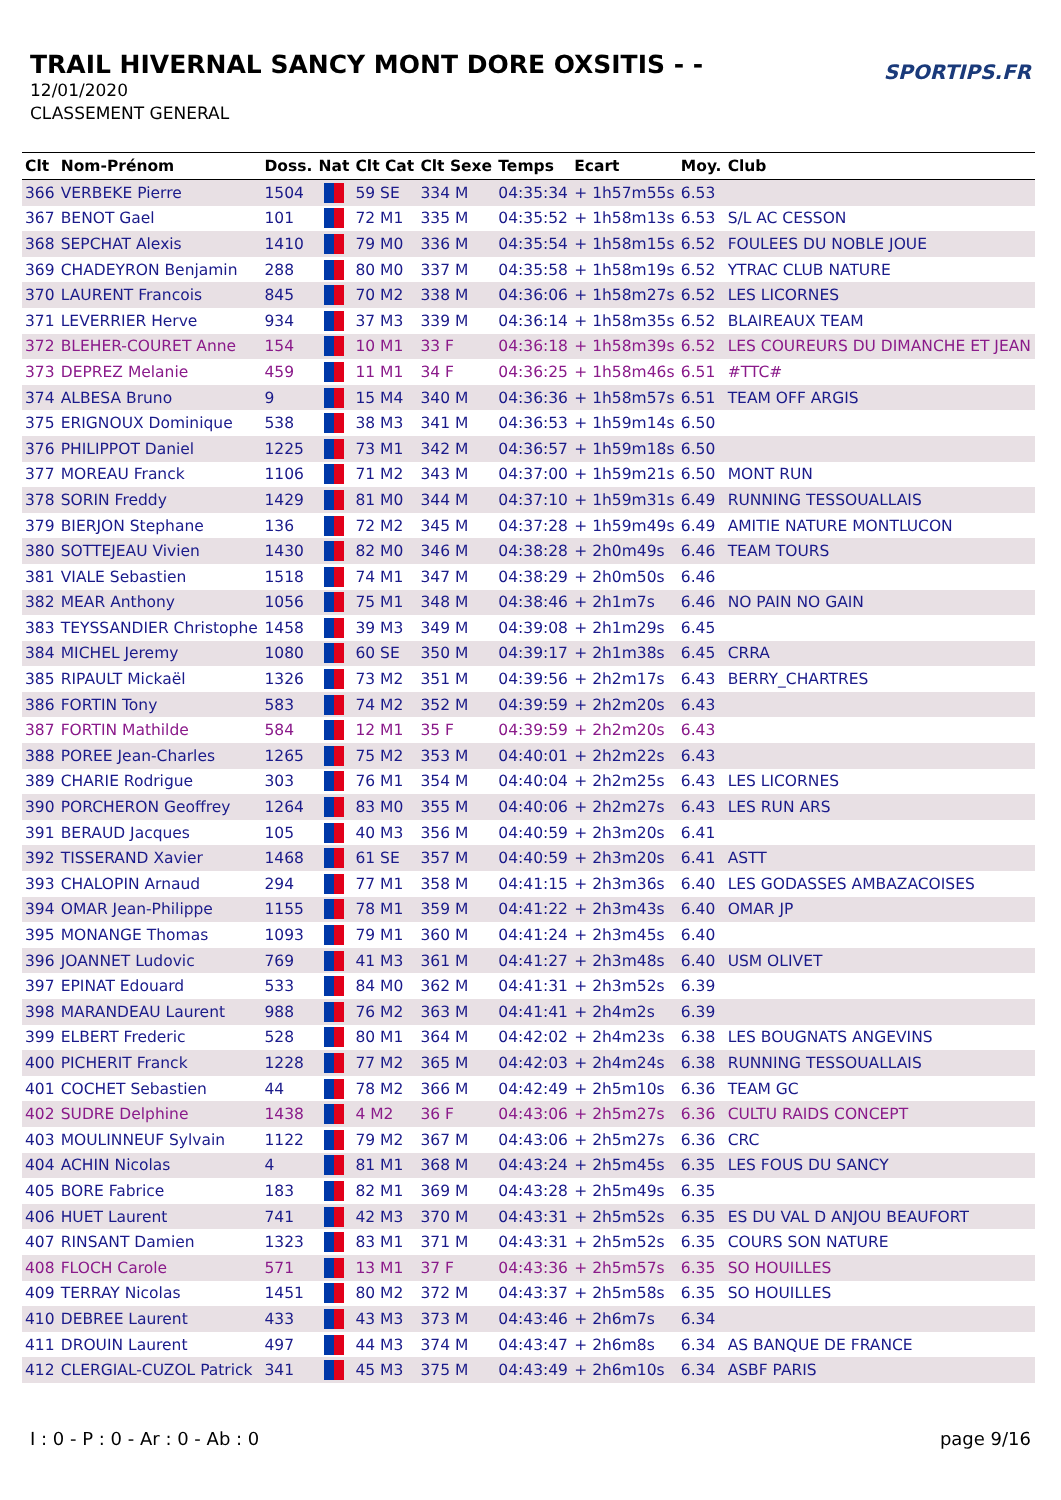TRAIL HIVERNAL SANCY MONT DORE OXSITIS - -
12/01/2020
CLASSEMENT GENERAL
SPORTIPS.FR
| Clt | Nom-Prénom | Doss. | Nat | Clt Cat | Clt Sexe | Temps | Ecart | Moy. | Club |
| --- | --- | --- | --- | --- | --- | --- | --- | --- | --- |
| 366 | VERBEKE Pierre | 1504 | | 59 SE | 334 M | 04:35:34 | + 1h57m55s | 6.53 | |
| 367 | BENOT Gael | 101 | | 72 M1 | 335 M | 04:35:52 | + 1h58m13s | 6.53 | S/L AC CESSON |
| 368 | SEPCHAT Alexis | 1410 | | 79 M0 | 336 M | 04:35:54 | + 1h58m15s | 6.52 | FOULEES DU NOBLE JOUE |
| 369 | CHADEYRON Benjamin | 288 | | 80 M0 | 337 M | 04:35:58 | + 1h58m19s | 6.52 | YTRAC CLUB NATURE |
| 370 | LAURENT Francois | 845 | | 70 M2 | 338 M | 04:36:06 | + 1h58m27s | 6.52 | LES LICORNES |
| 371 | LEVERRIER Herve | 934 | | 37 M3 | 339 M | 04:36:14 | + 1h58m35s | 6.52 | BLAIREAUX TEAM |
| 372 | BLEHER-COURET Anne | 154 | | 10 M1 | 33 F | 04:36:18 | + 1h58m39s | 6.52 | LES COUREURS DU DIMANCHE ET JEAN |
| 373 | DEPREZ Melanie | 459 | | 11 M1 | 34 F | 04:36:25 | + 1h58m46s | 6.51 | #TTC# |
| 374 | ALBESA Bruno | 9 | | 15 M4 | 340 M | 04:36:36 | + 1h58m57s | 6.51 | TEAM OFF ARGIS |
| 375 | ERIGNOUX Dominique | 538 | | 38 M3 | 341 M | 04:36:53 | + 1h59m14s | 6.50 | |
| 376 | PHILIPPOT Daniel | 1225 | | 73 M1 | 342 M | 04:36:57 | + 1h59m18s | 6.50 | |
| 377 | MOREAU Franck | 1106 | | 71 M2 | 343 M | 04:37:00 | + 1h59m21s | 6.50 | MONT RUN |
| 378 | SORIN Freddy | 1429 | | 81 M0 | 344 M | 04:37:10 | + 1h59m31s | 6.49 | RUNNING TESSOUALLAIS |
| 379 | BIERJON Stephane | 136 | | 72 M2 | 345 M | 04:37:28 | + 1h59m49s | 6.49 | AMITIE NATURE MONTLUCON |
| 380 | SOTTEJEAU Vivien | 1430 | | 82 M0 | 346 M | 04:38:28 | + 2h0m49s | 6.46 | TEAM TOURS |
| 381 | VIALE Sebastien | 1518 | | 74 M1 | 347 M | 04:38:29 | + 2h0m50s | 6.46 | |
| 382 | MEAR Anthony | 1056 | | 75 M1 | 348 M | 04:38:46 | + 2h1m7s | 6.46 | NO PAIN NO GAIN |
| 383 | TEYSSANDIER Christophe | 1458 | | 39 M3 | 349 M | 04:39:08 | + 2h1m29s | 6.45 | |
| 384 | MICHEL Jeremy | 1080 | | 60 SE | 350 M | 04:39:17 | + 2h1m38s | 6.45 | CRRA |
| 385 | RIPAULT Mickaël | 1326 | | 73 M2 | 351 M | 04:39:56 | + 2h2m17s | 6.43 | BERRY_CHARTRES |
| 386 | FORTIN Tony | 583 | | 74 M2 | 352 M | 04:39:59 | + 2h2m20s | 6.43 | |
| 387 | FORTIN Mathilde | 584 | | 12 M1 | 35 F | 04:39:59 | + 2h2m20s | 6.43 | |
| 388 | POREE Jean-Charles | 1265 | | 75 M2 | 353 M | 04:40:01 | + 2h2m22s | 6.43 | |
| 389 | CHARIE Rodrigue | 303 | | 76 M1 | 354 M | 04:40:04 | + 2h2m25s | 6.43 | LES LICORNES |
| 390 | PORCHERON Geoffrey | 1264 | | 83 M0 | 355 M | 04:40:06 | + 2h2m27s | 6.43 | LES RUN ARS |
| 391 | BERAUD Jacques | 105 | | 40 M3 | 356 M | 04:40:59 | + 2h3m20s | 6.41 | |
| 392 | TISSERAND Xavier | 1468 | | 61 SE | 357 M | 04:40:59 | + 2h3m20s | 6.41 | ASTT |
| 393 | CHALOPIN Arnaud | 294 | | 77 M1 | 358 M | 04:41:15 | + 2h3m36s | 6.40 | LES GODASSES AMBAZACOISES |
| 394 | OMAR Jean-Philippe | 1155 | | 78 M1 | 359 M | 04:41:22 | + 2h3m43s | 6.40 | OMAR JP |
| 395 | MONANGE Thomas | 1093 | | 79 M1 | 360 M | 04:41:24 | + 2h3m45s | 6.40 | |
| 396 | JOANNET Ludovic | 769 | | 41 M3 | 361 M | 04:41:27 | + 2h3m48s | 6.40 | USM OLIVET |
| 397 | EPINAT Edouard | 533 | | 84 M0 | 362 M | 04:41:31 | + 2h3m52s | 6.39 | |
| 398 | MARANDEAU Laurent | 988 | | 76 M2 | 363 M | 04:41:41 | + 2h4m2s | 6.39 | |
| 399 | ELBERT Frederic | 528 | | 80 M1 | 364 M | 04:42:02 | + 2h4m23s | 6.38 | LES BOUGNATS ANGEVINS |
| 400 | PICHERIT Franck | 1228 | | 77 M2 | 365 M | 04:42:03 | + 2h4m24s | 6.38 | RUNNING TESSOUALLAIS |
| 401 | COCHET Sebastien | 44 | | 78 M2 | 366 M | 04:42:49 | + 2h5m10s | 6.36 | TEAM GC |
| 402 | SUDRE Delphine | 1438 | | 4 M2 | 36 F | 04:43:06 | + 2h5m27s | 6.36 | CULTU RAIDS CONCEPT |
| 403 | MOULINNEUF Sylvain | 1122 | | 79 M2 | 367 M | 04:43:06 | + 2h5m27s | 6.36 | CRC |
| 404 | ACHIN Nicolas | 4 | | 81 M1 | 368 M | 04:43:24 | + 2h5m45s | 6.35 | LES FOUS DU SANCY |
| 405 | BORE Fabrice | 183 | | 82 M1 | 369 M | 04:43:28 | + 2h5m49s | 6.35 | |
| 406 | HUET Laurent | 741 | | 42 M3 | 370 M | 04:43:31 | + 2h5m52s | 6.35 | ES DU VAL D ANJOU BEAUFORT |
| 407 | RINSANT Damien | 1323 | | 83 M1 | 371 M | 04:43:31 | + 2h5m52s | 6.35 | COURS SON NATURE |
| 408 | FLOCH Carole | 571 | | 13 M1 | 37 F | 04:43:36 | + 2h5m57s | 6.35 | SO HOUILLES |
| 409 | TERRAY Nicolas | 1451 | | 80 M2 | 372 M | 04:43:37 | + 2h5m58s | 6.35 | SO HOUILLES |
| 410 | DEBREE Laurent | 433 | | 43 M3 | 373 M | 04:43:46 | + 2h6m7s | 6.34 | |
| 411 | DROUIN Laurent | 497 | | 44 M3 | 374 M | 04:43:47 | + 2h6m8s | 6.34 | AS BANQUE DE FRANCE |
| 412 | CLERGIAL-CUZOL Patrick | 341 | | 45 M3 | 375 M | 04:43:49 | + 2h6m10s | 6.34 | ASBF PARIS |
I : 0 - P : 0 - Ar : 0 - Ab : 0 page 9/16